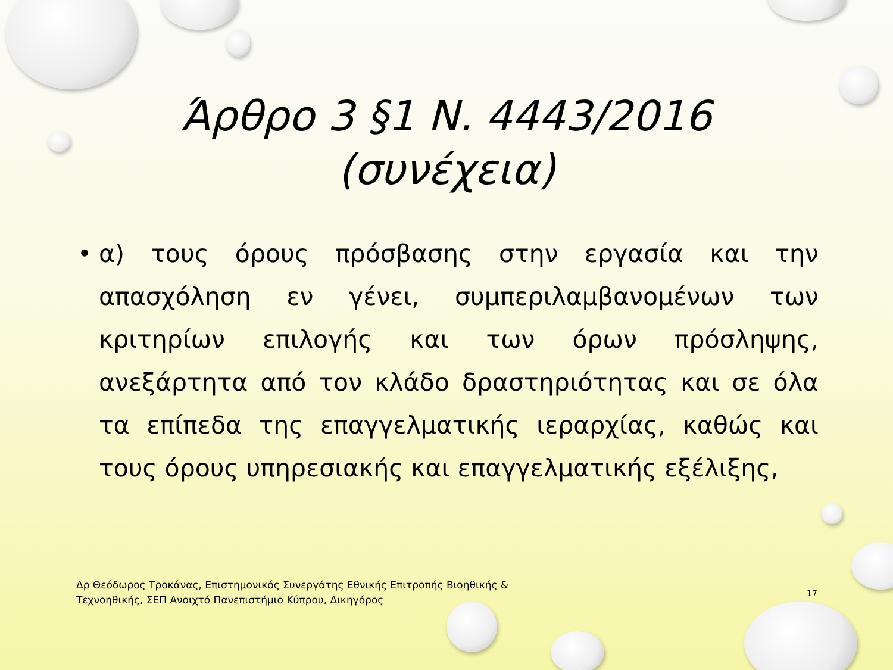Άρθρο 3 §1 Ν. 4443/2016
(συνέχεια)
• α) τους όρους πρόσβασης στην εργασία και την απασχόληση εν γένει, συμπεριλαμβανομένων των κριτηρίων επιλογής και των όρων πρόσληψης, ανεξάρτητα από τον κλάδο δραστηριότητας και σε όλα τα επίπεδα της επαγγελματικής ιεραρχίας, καθώς και τους όρους υπηρεσιακής και επαγγελματικής εξέλιξης,
Δρ Θεόδωρος Τροκάνας, Επιστημονικός Συνεργάτης Εθνικής Επιτροπής Βιοηθικής & Τεχνοηθικής, ΣΕΠ Ανοιχτό Πανεπιστήμιο Κύπρου, Δικηγόρος
17